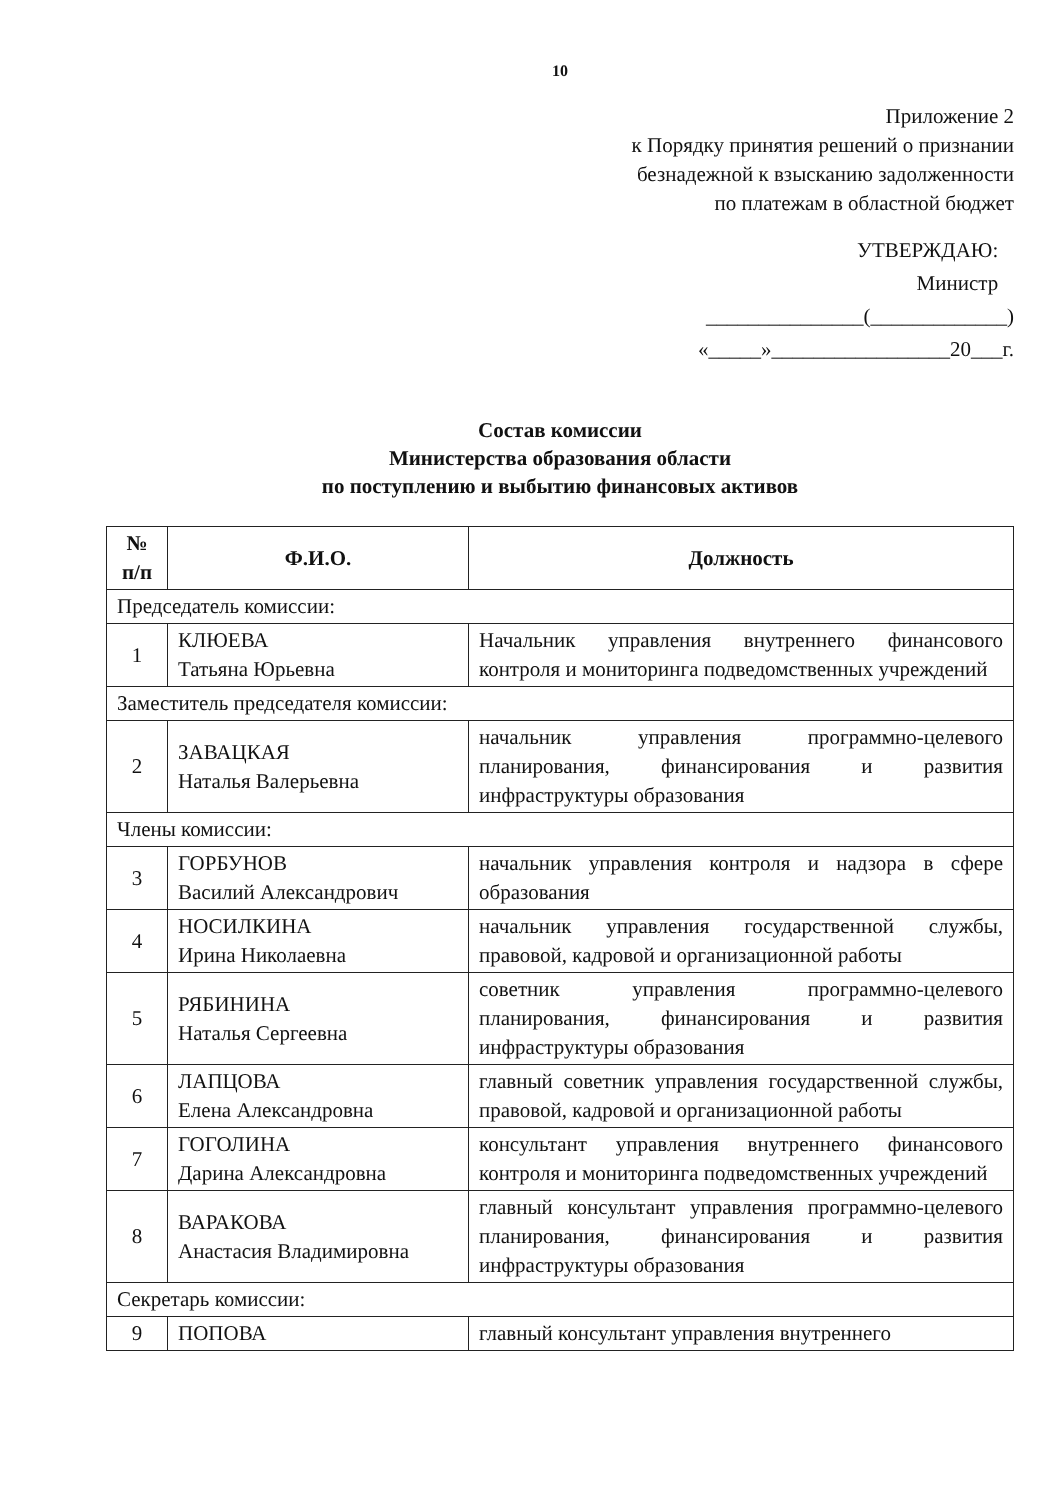10
Приложение 2
к Порядку принятия решений о признании
безнадежной к взысканию задолженности
по платежам в областной бюджет
УТВЕРЖДАЮ:
Министр
_______________(_____________)
«_____»_________________20___г.
Состав комиссии
Министерства образования области
по поступлению и выбытию финансовых активов
| № п/п | Ф.И.О. | Должность |
| --- | --- | --- |
| Председатель комиссии: | | |
| 1 | КЛЮЕВА Татьяна Юрьевна | Начальник управления внутреннего финансового контроля и мониторинга подведомственных учреждений |
| Заместитель председателя комиссии: | | |
| 2 | ЗАВАЦКАЯ Наталья Валерьевна | начальник управления программно-целевого планирования, финансирования и развития инфраструктуры образования |
| Члены комиссии: | | |
| 3 | ГОРБУНОВ Василий Александрович | начальник управления контроля и надзора в сфере образования |
| 4 | НОСИЛКИНА Ирина Николаевна | начальник управления государственной службы, правовой, кадровой и организационной работы |
| 5 | РЯБИНИНА Наталья Сергеевна | советник управления программно-целевого планирования, финансирования и развития инфраструктуры образования |
| 6 | ЛАПЦОВА Елена Александровна | главный советник управления государственной службы, правовой, кадровой и организационной работы |
| 7 | ГОГОЛИНА Дарина Александровна | консультант управления внутреннего финансового контроля и мониторинга подведомственных учреждений |
| 8 | ВАРАКОВА Анастасия Владимировна | главный консультант управления программно-целевого планирования, финансирования и развития инфраструктуры образования |
| Секретарь комиссии: | | |
| 9 | ПОПОВА | главный консультант управления внутреннего |